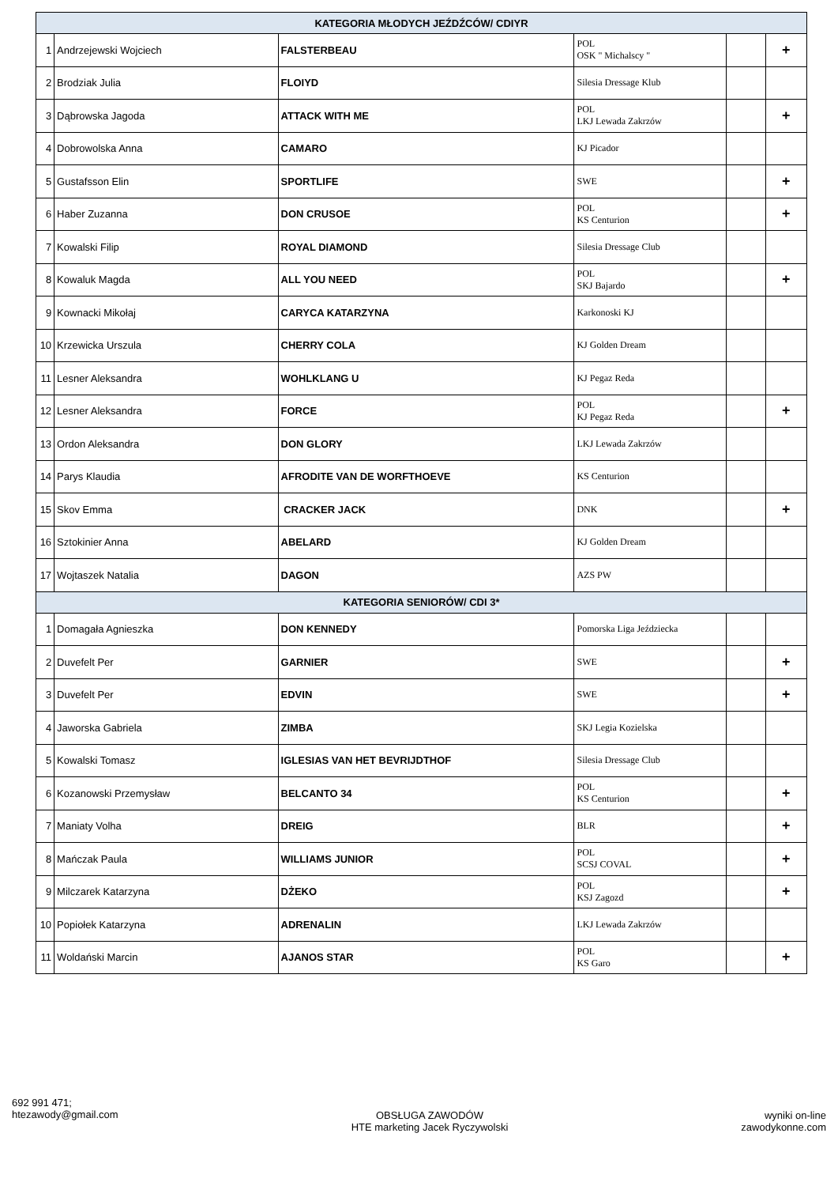| KATEGORIA MŁODYCH JEŹDŹCÓW/ CDIYR | | | | | |
| 1 | Andrzejewski Wojciech | FALSTERBEAU | POL OSK " Michalscy " | | + |
| 2 | Brodziak Julia | FLOIYD | Silesia Dressage Klub | | |
| 3 | Dąbrowska Jagoda | ATTACK WITH ME | POL LKJ Lewada Zakrzów | | + |
| 4 | Dobrowolska Anna | CAMARO | KJ Picador | | |
| 5 | Gustafsson Elin | SPORTLIFE | SWE | | + |
| 6 | Haber Zuzanna | DON CRUSOE | POL KS Centurion | | + |
| 7 | Kowalski Filip | ROYAL DIAMOND | Silesia Dressage Club | | |
| 8 | Kowaluk Magda | ALL YOU NEED | POL SKJ Bajardo | | + |
| 9 | Kownacki Mikołaj | CARYCA KATARZYNA | Karkonoski KJ | | |
| 10 | Krzewicka Urszula | CHERRY COLA | KJ Golden Dream | | |
| 11 | Lesner Aleksandra | WOHLKLANG U | KJ Pegaz Reda | | |
| 12 | Lesner Aleksandra | FORCE | POL KJ Pegaz Reda | | + |
| 13 | Ordon Aleksandra | DON GLORY | LKJ Lewada Zakrzów | | |
| 14 | Parys Klaudia | AFRODITE VAN DE WORFTHOEVE | KS Centurion | | |
| 15 | Skov Emma | CRACKER JACK | DNK | | + |
| 16 | Sztokinier Anna | ABELARD | KJ Golden Dream | | |
| 17 | Wojtaszek Natalia | DAGON | AZS PW | | |
| KATEGORIA SENIORÓW/ CDI 3* | | | | | |
| 1 | Domagała Agnieszka | DON KENNEDY | Pomorska Liga Jeździecka | | |
| 2 | Duvefelt Per | GARNIER | SWE | | + |
| 3 | Duvefelt Per | EDVIN | SWE | | + |
| 4 | Jaworska Gabriela | ZIMBA | SKJ Legia Kozielska | | |
| 5 | Kowalski Tomasz | IGLESIAS VAN HET BEVRIJDTHOF | Silesia Dressage Club | | |
| 6 | Kozanowski Przemysław | BELCANTO 34 | POL KS Centurion | | + |
| 7 | Maniaty Volha | DREIG | BLR | | + |
| 8 | Mańczak Paula | WILLIAMS JUNIOR | POL SCSJ COVAL | | + |
| 9 | Milczarek Katarzyna | DŻEKO | POL KSJ Zagozd | | + |
| 10 | Popiołek Katarzyna | ADRENALIN | LKJ Lewada Zakrzów | | |
| 11 | Woldański Marcin | AJANOS STAR | POL KS Garo | | + |
692 991 471;
htezawody@gmail.com
OBSŁUGA ZAWODÓW
HTE marketing Jacek Ryczywolski
wyniki on-line
zawodykonne.com